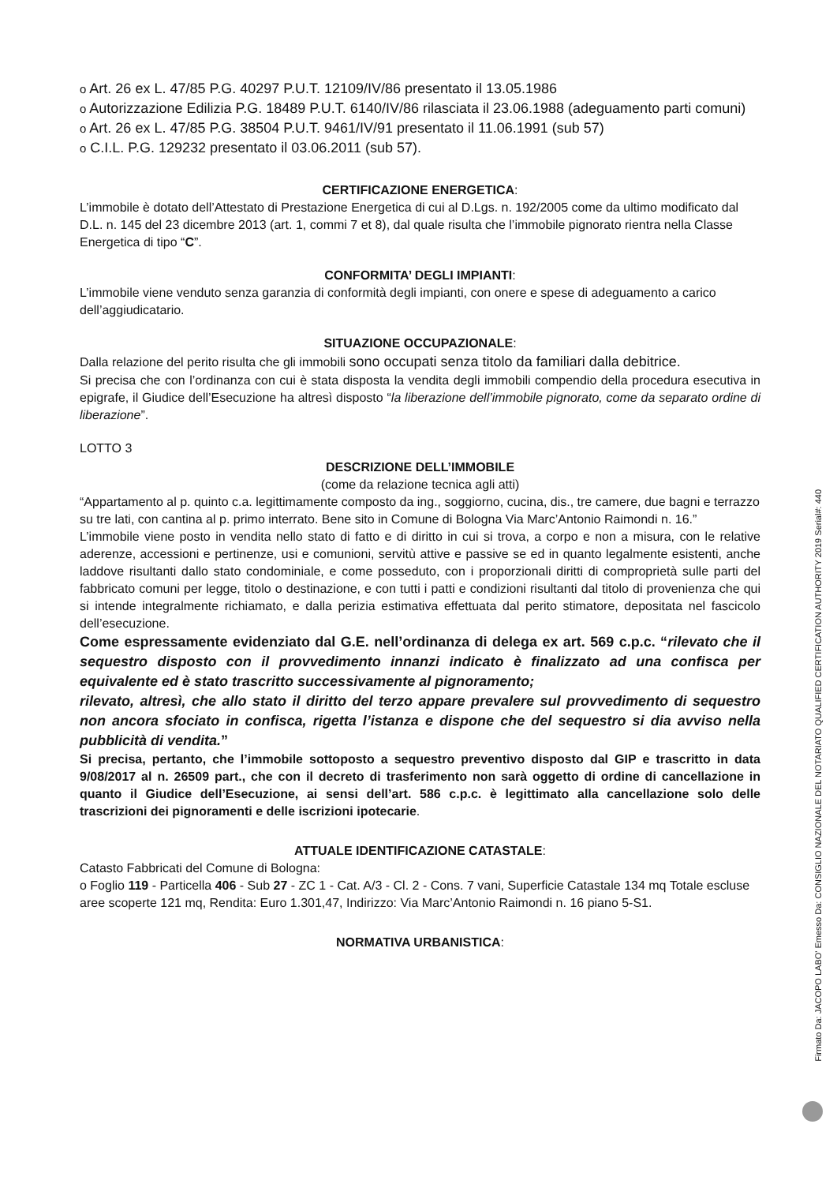o Art. 26 ex L. 47/85 P.G. 40297 P.U.T. 12109/IV/86 presentato il 13.05.1986
o Autorizzazione Edilizia P.G. 18489 P.U.T. 6140/IV/86 rilasciata il 23.06.1988 (adeguamento parti comuni)
o Art. 26 ex L. 47/85 P.G. 38504 P.U.T. 9461/IV/91 presentato il 11.06.1991 (sub 57)
o C.I.L. P.G. 129232 presentato il 03.06.2011 (sub 57).
CERTIFICAZIONE ENERGETICA:
L’immobile è dotato dell’Attestato di Prestazione Energetica di cui al D.Lgs. n. 192/2005 come da ultimo modificato dal D.L. n. 145 del 23 dicembre 2013 (art. 1, commi 7 et 8), dal quale risulta che l’immobile pignorato rientra nella Classe Energetica di tipo “C”.
CONFORMITA’ DEGLI IMPIANTI:
L’immobile viene venduto senza garanzia di conformità degli impianti, con onere e spese di adeguamento a carico dell’aggiudicatario.
SITUAZIONE OCCUPAZIONALE:
Dalla relazione del perito risulta che gli immobili sono occupati senza titolo da familiari dalla debitrice.
Si precisa che con l’ordinanza con cui è stata disposta la vendita degli immobili compendio della procedura esecutiva in epigrafe, il Giudice dell’Esecuzione ha altresì disposto “la liberazione dell’immobile pignorato, come da separato ordine di liberazione”.
LOTTO 3
DESCRIZIONE DELL’IMMOBILE
(come da relazione tecnica agli atti)
“Appartamento al p. quinto c.a. legittimamente composto da ing., soggiorno, cucina, dis., tre camere, due bagni e terrazzo su tre lati, con cantina al p. primo interrato. Bene sito in Comune di Bologna Via Marc’Antonio Raimondi n. 16.”
L’immobile viene posto in vendita nello stato di fatto e di diritto in cui si trova, a corpo e non a misura, con le relative aderenze, accessioni e pertinenze, usi e comunioni, servitù attive e passive se ed in quanto legalmente esistenti, anche laddove risultanti dallo stato condominiale, e come posseduto, con i proporzionali diritti di comproprietà sulle parti del fabbricato comuni per legge, titolo o destinazione, e con tutti i patti e condizioni risultanti dal titolo di provenienza che qui si intende integralmente richiamato, e dalla perizia estimativa effettuata dal perito stimatore, depositata nel fascicolo dell’esecuzione.
Come espressamente evidenziato dal G.E. nell’ordinanza di delega ex art. 569 c.p.c. “rilevato che il sequestro disposto con il provvedimento innanzi indicato è finalizzato ad una confisca per equivalente ed è stato trascritto successivamente al pignoramento;
rilevato, altresì, che allo stato il diritto del terzo appare prevalere sul provvedimento di sequestro non ancora sfociato in confisca, rigetta l’istanza e dispone che del sequestro si dia avviso nella pubblicità di vendita.”
Si precisa, pertanto, che l’immobile sottoposto a sequestro preventivo disposto dal GIP e trascritto in data 9/08/2017 al n. 26509 part., che con il decreto di trasferimento non sarà oggetto di ordine di cancellazione in quanto il Giudice dell’Esecuzione, ai sensi dell’art. 586 c.p.c. è legittimato alla cancellazione solo delle trascrizioni dei pignoramenti e delle iscrizioni ipotecarie.
ATTUALE IDENTIFICAZIONE CATASTALE:
Catasto Fabbricati del Comune di Bologna:
o Foglio 119 - Particella 406 - Sub 27 - ZC 1 - Cat. A/3 - Cl. 2 - Cons. 7 vani, Superficie Catastale 134 mq Totale escluse aree scoperte 121 mq, Rendita: Euro 1.301,47, Indirizzo: Via Marc’Antonio Raimondi n. 16 piano 5-S1.
NORMATIVA URBANISTICA:
Firmato Da: JACOPO LABO' Emesso Da: CONSIGLIO NAZIONALE DEL NOTARIATO QUALIFIED CERTIFICATION AUTHORITY 2019 Serial#: 440